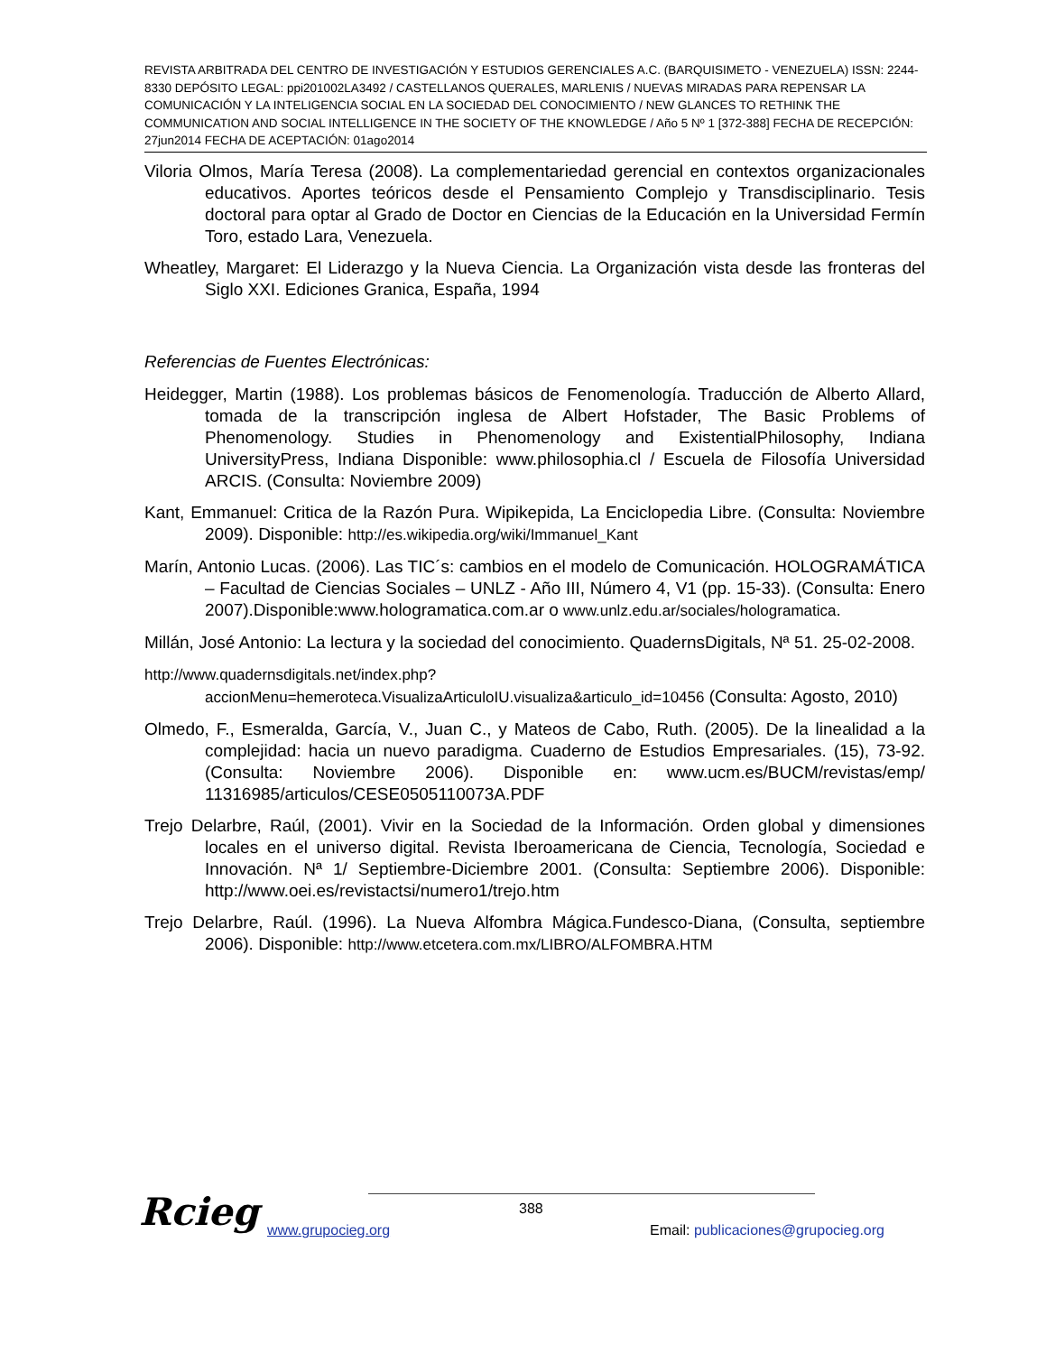REVISTA ARBITRADA DEL CENTRO DE INVESTIGACIÓN Y ESTUDIOS GERENCIALES A.C. (BARQUISIMETO - VENEZUELA) ISSN: 2244-8330 DEPÓSITO LEGAL: ppi201002LA3492 / CASTELLANOS QUERALES, MARLENIS / NUEVAS MIRADAS PARA REPENSAR LA COMUNICACIÓN Y LA INTELIGENCIA SOCIAL EN LA SOCIEDAD DEL CONOCIMIENTO / NEW GLANCES TO RETHINK THE COMMUNICATION AND SOCIAL INTELLIGENCE IN THE SOCIETY OF THE KNOWLEDGE / Año 5 Nº 1 [372-388] FECHA DE RECEPCIÓN: 27jun2014 FECHA DE ACEPTACIÓN: 01ago2014
Viloria Olmos, María Teresa (2008). La complementariedad gerencial en contextos organizacionales educativos. Aportes teóricos desde el Pensamiento Complejo y Transdisciplinario. Tesis doctoral para optar al Grado de Doctor en Ciencias de la Educación en la Universidad Fermín Toro, estado Lara, Venezuela.
Wheatley, Margaret: El Liderazgo y la Nueva Ciencia. La Organización vista desde las fronteras del Siglo XXI. Ediciones Granica, España, 1994
Referencias de Fuentes Electrónicas:
Heidegger, Martin (1988). Los problemas básicos de Fenomenología. Traducción de Alberto Allard, tomada de la transcripción inglesa de Albert Hofstader, The Basic Problems of Phenomenology. Studies in Phenomenology and ExistentialPhilosophy, Indiana UniversityPress, Indiana Disponible: www.philosophia.cl / Escuela de Filosofía Universidad ARCIS. (Consulta: Noviembre 2009)
Kant, Emmanuel: Critica de la Razón Pura. Wipikepida, La Enciclopedia Libre. (Consulta: Noviembre 2009). Disponible: http://es.wikipedia.org/wiki/Immanuel_Kant
Marín, Antonio Lucas. (2006). Las TIC´s: cambios en el modelo de Comunicación. HOLOGRAMÁTICA – Facultad de Ciencias Sociales – UNLZ - Año III, Número 4, V1 (pp. 15-33). (Consulta: Enero 2007).Disponible:www.hologramatica.com.ar o www.unlz.edu.ar/sociales/hologramatica.
Millán, José Antonio: La lectura y la sociedad del conocimiento. QuadernsDigitals, Nª 51. 25-02-2008.
http://www.quadernsdigitals.net/index.php?accionMenu=hemeroteca.VisualizaArticuloIU.visualiza&articulo_id=10456 (Consulta: Agosto, 2010)
Olmedo, F., Esmeralda, García, V., Juan C., y Mateos de Cabo, Ruth. (2005). De la linealidad a la complejidad: hacia un nuevo paradigma. Cuaderno de Estudios Empresariales. (15), 73-92. (Consulta: Noviembre 2006). Disponible en: www.ucm.es/BUCM/revistas/emp/ 11316985/articulos/CESE0505110073A.PDF
Trejo Delarbre, Raúl, (2001). Vivir en la Sociedad de la Información. Orden global y dimensiones locales en el universo digital. Revista Iberoamericana de Ciencia, Tecnología, Sociedad e Innovación. Nª 1/ Septiembre-Diciembre 2001. (Consulta: Septiembre 2006). Disponible: http://www.oei.es/revistactsi/numero1/trejo.htm
Trejo Delarbre, Raúl. (1996). La Nueva Alfombra Mágica.Fundesco-Diana, (Consulta, septiembre 2006). Disponible: http://www.etcetera.com.mx/LIBRO/ALFOMBRA.HTM
Rcieg 388
www.grupocieg.org
Email: publicaciones@grupocieg.org